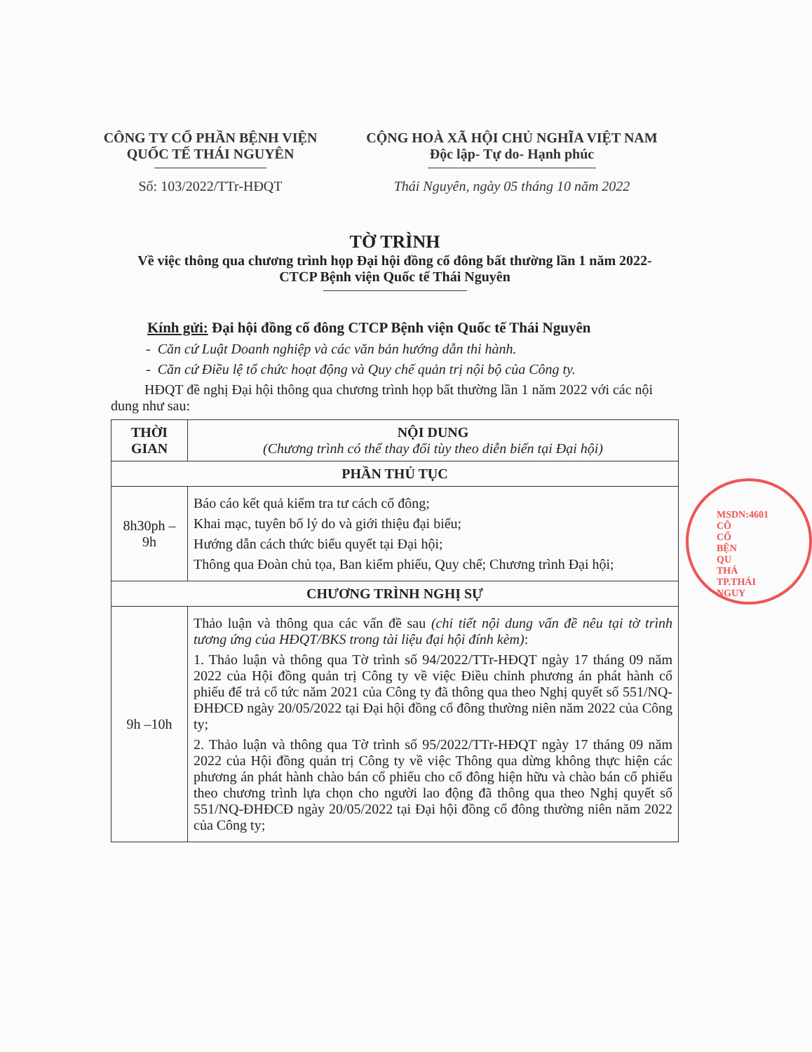CÔNG TY CỔ PHẦN BỆNH VIỆN
QUỐC TẾ THÁI NGUYÊN
Số: 103/2022/TTr-HĐQT
CỘNG HOÀ XÃ HỘI CHỦ NGHĨA VIỆT NAM
Độc lập- Tự do- Hạnh phúc
Thái Nguyên, ngày 05 tháng 10 năm 2022
TỜ TRÌNH
Về việc thông qua chương trình họp Đại hội đồng cổ đông bất thường lần 1 năm 2022-
CTCP Bệnh viện Quốc tế Thái Nguyên
Kính gửi: Đại hội đồng cổ đông CTCP Bệnh viện Quốc tế Thái Nguyên
- Căn cứ Luật Doanh nghiệp và các văn bản hướng dẫn thi hành.
- Căn cứ Điều lệ tổ chức hoạt động và Quy chế quản trị nội bộ của Công ty.
HĐQT đề nghị Đại hội thông qua chương trình họp bất thường lần 1 năm 2022 với các nội dung như sau:
| THỜI GIAN | NỘI DUNG (Chương trình có thể thay đổi tùy theo diễn biến tại Đại hội) |
| --- | --- |
| PHẦN THỦ TỤC | |
| 8h30ph – 9h | Báo cáo kết quả kiểm tra tư cách cổ đông; Khai mạc, tuyên bố lý do và giới thiệu đại biểu; Hướng dẫn cách thức biểu quyết tại Đại hội; Thông qua Đoàn chủ tọa, Ban kiểm phiếu, Quy chế; Chương trình Đại hội; |
| CHƯƠNG TRÌNH NGHỊ SỰ | |
| 9h –10h | Thảo luận và thông qua các vấn đề sau (chi tiết nội dung vấn đề nêu tại tờ trình tương ứng của HĐQT/BKS trong tài liệu đại hội đính kèm) : 1. Thảo luận và thông qua Tờ trình số 94/2022/TTr-HĐQT ngày 17 tháng 09 năm 2022 của Hội đồng quản trị Công ty về việc Điều chỉnh phương án phát hành cổ phiếu để trả cổ tức năm 2021 của Công ty đã thông qua theo Nghị quyết số 551/NQ-ĐHĐCĐ ngày 20/05/2022 tại Đại hội đồng cổ đông thường niên năm 2022 của Công ty; 2. Thảo luận và thông qua Tờ trình số 95/2022/TTr-HĐQT ngày 17 tháng 09 năm 2022 của Hội đồng quản trị Công ty về việc Thông qua dừng không thực hiện các phương án phát hành chào bán cổ phiếu cho cổ đông hiện hữu và chào bán cổ phiếu theo chương trình lựa chọn cho người lao động đã thông qua theo Nghị quyết số 551/NQ-ĐHĐCĐ ngày 20/05/2022 tại Đại hội đồng cổ đông thường niên năm 2022 của Công ty; |
MSDN:4601
CÔ
CỔ
BỆN
QU
THÁ
TP.THÁI NGUY